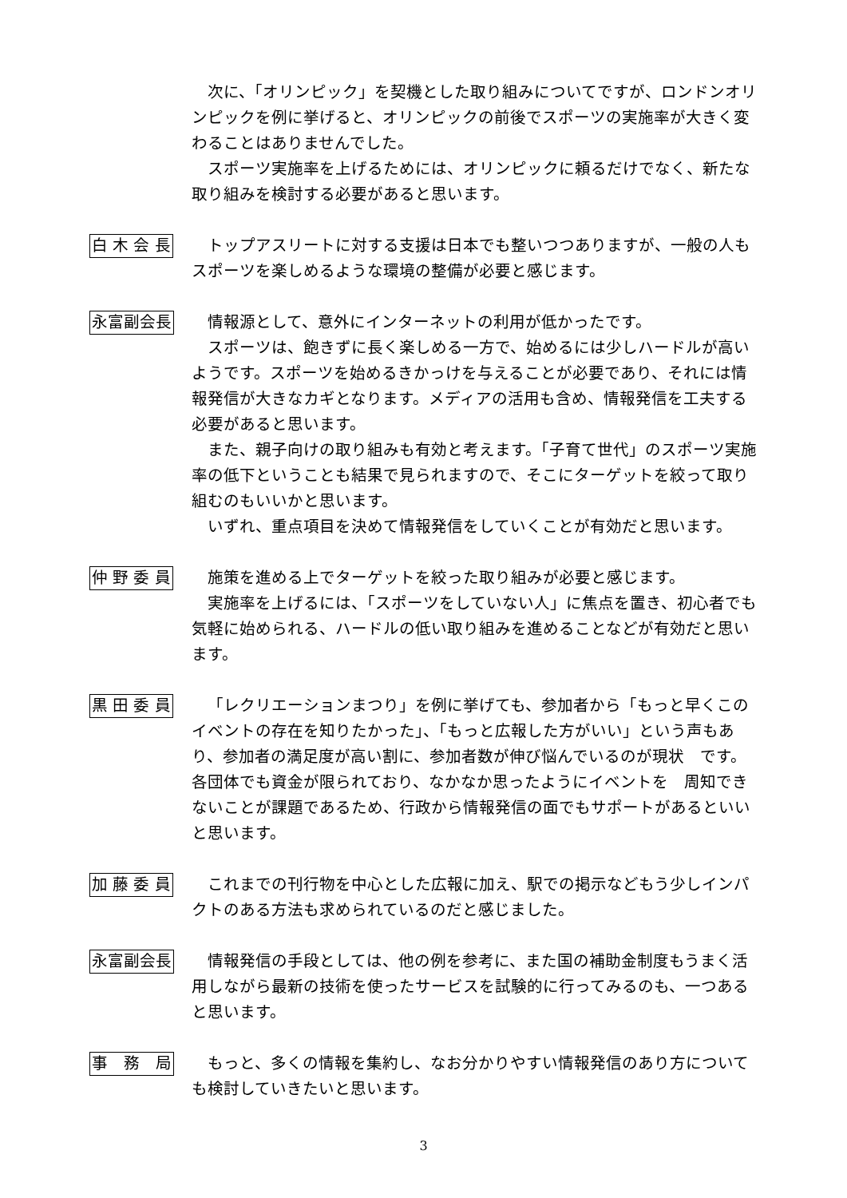次に、「オリンピック」を契機とした取り組みについてですが、ロンドンオリンピックを例に挙げると、オリンピックの前後でスポーツの実施率が大きく変わることはありませんでした。
スポーツ実施率を上げるためには、オリンピックに頼るだけでなく、新たな取り組みを検討する必要があると思います。
白 木 会 長
トップアスリートに対する支援は日本でも整いつつありますが、一般の人もスポーツを楽しめるような環境の整備が必要と感じます。
永富副会長
情報源として、意外にインターネットの利用が低かったです。
スポーツは、飽きずに長く楽しめる一方で、始めるには少しハードルが高いようです。スポーツを始めるきかっけを与えることが必要であり、それには情報発信が大きなカギとなります。メディアの活用も含め、情報発信を工夫する必要があると思います。
また、親子向けの取り組みも有効と考えます。「子育て世代」のスポーツ実施率の低下ということも結果で見られますので、そこにターゲットを絞って取り組むのもいいかと思います。
いずれ、重点項目を決めて情報発信をしていくことが有効だと思います。
仲 野 委 員
施策を進める上でターゲットを絞った取り組みが必要と感じます。
実施率を上げるには、「スポーツをしていない人」に焦点を置き、初心者でも気軽に始められる、ハードルの低い取り組みを進めることなどが有効だと思います。
黒 田 委 員
「レクリエーションまつり」を例に挙げても、参加者から「もっと早くこのイベントの存在を知りたかった」、「もっと広報した方がいい」という声もあり、参加者の満足度が高い割に、参加者数が伸び悩んでいるのが現状　です。各団体でも資金が限られており、なかなか思ったようにイベントを　周知できないことが課題であるため、行政から情報発信の面でもサポートがあるといいと思います。
加 藤 委 員
これまでの刊行物を中心とした広報に加え、駅での掲示などもう少しインパクトのある方法も求められているのだと感じました。
永富副会長
情報発信の手段としては、他の例を参考に、また国の補助金制度もうまく活用しながら最新の技術を使ったサービスを試験的に行ってみるのも、一つあると思います。
事　務　局
もっと、多くの情報を集約し、なお分かりやすい情報発信のあり方についても検討していきたいと思います。
3